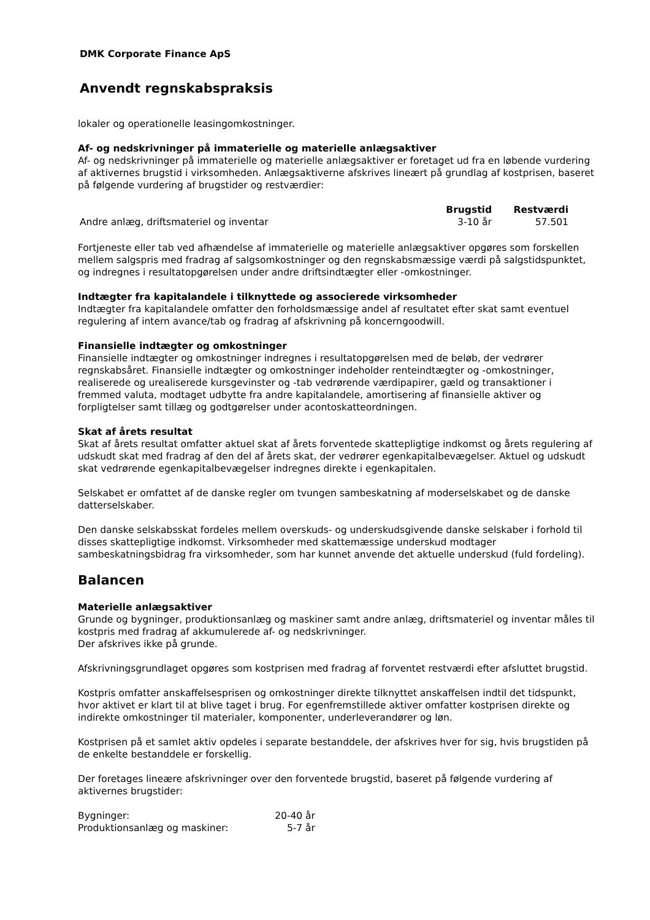DMK Corporate Finance ApS
Anvendt regnskabspraksis
lokaler og operationelle leasingomkostninger.
Af- og nedskrivninger på immaterielle og materielle anlægsaktiver
Af- og nedskrivninger på immaterielle og materielle anlægsaktiver er foretaget ud fra en løbende vurdering af aktivernes brugstid i virksomheden. Anlægsaktiverne afskrives lineært på grundlag af kostprisen, baseret på følgende vurdering af brugstider og restværdier:
| | Brugstid | Restværdi |
| --- | --- | --- |
| Andre anlæg, driftsmateriel og inventar | 3-10 år | 57.501 |
Fortjeneste eller tab ved afhændelse af immaterielle og materielle anlægsaktiver opgøres som forskellen mellem salgspris med fradrag af salgsomkostninger og den regnskabsmæssige værdi på salgstidspunktet, og indregnes i resultatopgørelsen under andre driftsindtægter eller -omkostninger.
Indtægter fra kapitalandele i tilknyttede og associerede virksomheder
Indtægter fra kapitalandele omfatter den forholdsmæssige andel af resultatet efter skat samt eventuel regulering af intern avance/tab og fradrag af afskrivning på koncerngoodwill.
Finansielle indtægter og omkostninger
Finansielle indtægter og omkostninger indregnes i resultatopgørelsen med de beløb, der vedrører regnskabsåret. Finansielle indtægter og omkostninger indeholder renteindtægter og -omkostninger, realiserede og urealiserede kursgevinster og -tab vedrørende værdipapirer, gæld og transaktioner i fremmed valuta, modtaget udbytte fra andre kapitalandele, amortisering af finansielle aktiver og forpligtelser samt tillæg og godtgørelser under acontoskatteordningen.
Skat af årets resultat
Skat af årets resultat omfatter aktuel skat af årets forventede skattepligtige indkomst og årets regulering af udskudt skat med fradrag af den del af årets skat, der vedrører egenkapitalbevægelser. Aktuel og udskudt skat vedrørende egenkapitalbevægelser indregnes direkte i egenkapitalen.
Selskabet er omfattet af de danske regler om tvungen sambeskatning af moderselskabet og de danske datterselskaber.
Den danske selskabsskat fordeles mellem overskuds- og underskudsgivende danske selskaber i forhold til disses skattepligtige indkomst. Virksomheder med skattemæssige underskud modtager sambeskatningsbidrag fra virksomheder, som har kunnet anvende det aktuelle underskud (fuld fordeling).
Balancen
Materielle anlægsaktiver
Grunde og bygninger, produktionsanlæg og maskiner samt andre anlæg, driftsmateriel og inventar måles til kostpris med fradrag af akkumulerede af- og nedskrivninger.
Der afskrives ikke på grunde.
Afskrivningsgrundlaget opgøres som kostprisen med fradrag af forventet restværdi efter afsluttet brugstid.
Kostpris omfatter anskaffelsesprisen og omkostninger direkte tilknyttet anskaffelsen indtil det tidspunkt, hvor aktivet er klart til at blive taget i brug. For egenfremstillede aktiver omfatter kostprisen direkte og indirekte omkostninger til materialer, komponenter, underleverandører og løn.
Kostprisen på et samlet aktiv opdeles i separate bestanddele, der afskrives hver for sig, hvis brugstiden på de enkelte bestanddele er forskellig.
Der foretages lineære afskrivninger over den forventede brugstid, baseret på følgende vurdering af aktivernes brugstider:
| Bygninger: | 20-40 år |
| Produktionsanlæg og maskiner: | 5-7 år |